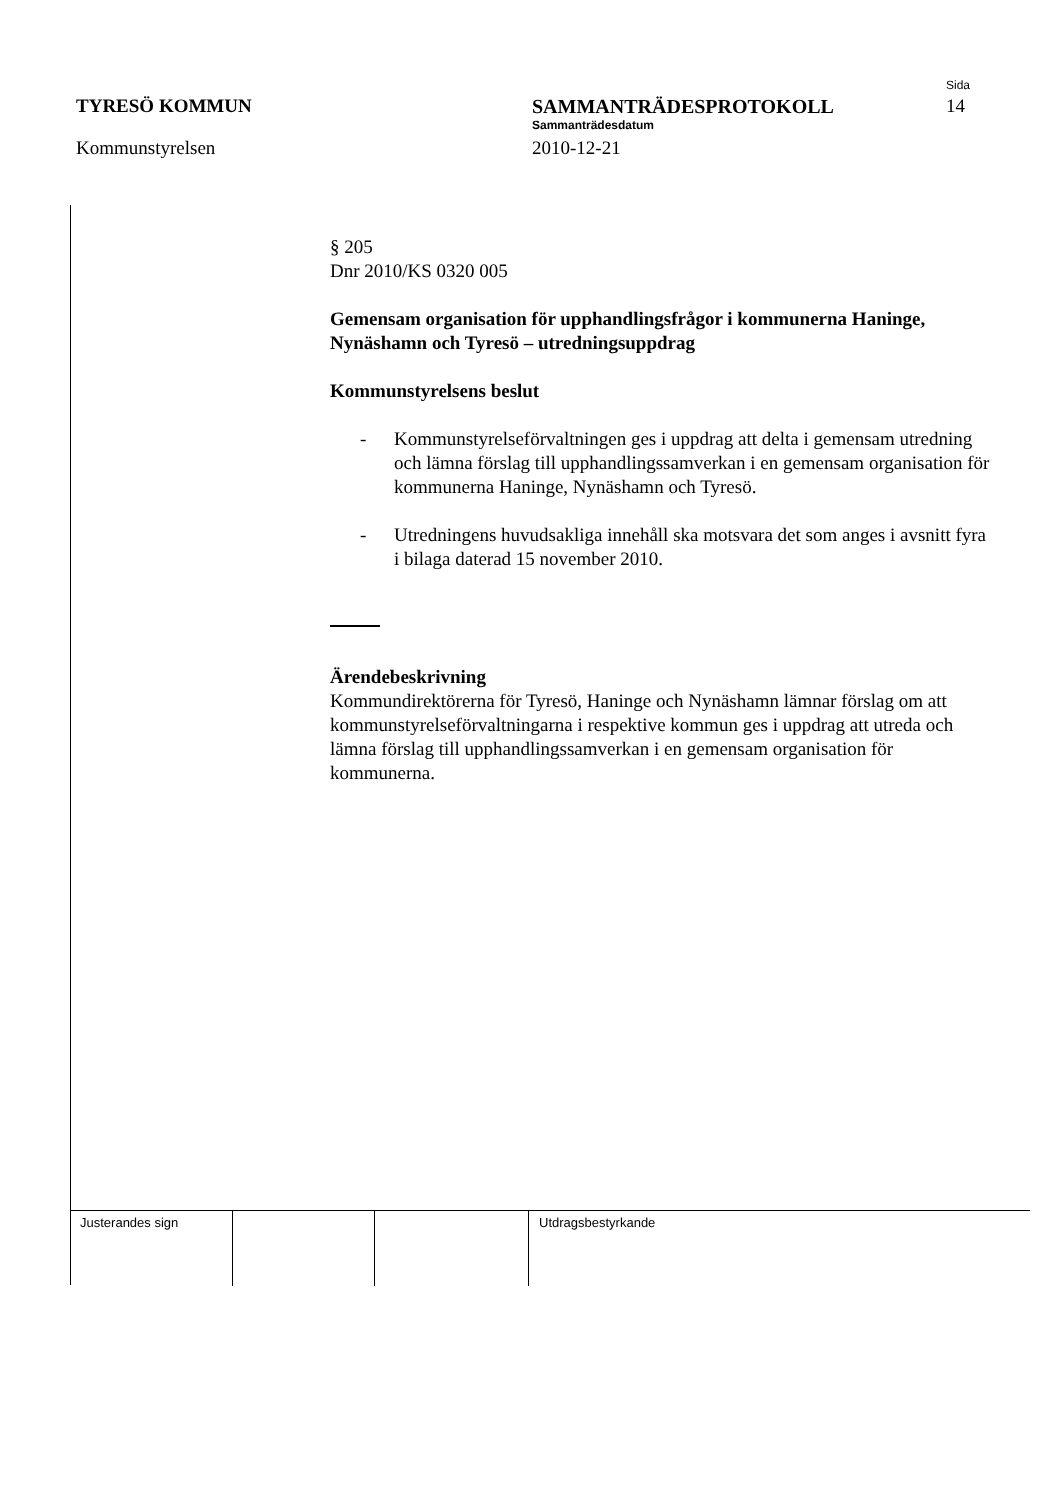TYRESÖ KOMMUN
Kommunstyrelsen
SAMMANTRÄDESPROTOKOLL
Sammanträdesdatum
2010-12-21
Sida
14
§ 205
Dnr 2010/KS 0320 005
Gemensam organisation för upphandlingsfrågor i kommunerna Haninge, Nynäshamn och Tyresö – utredningsuppdrag
Kommunstyrelsens beslut
- Kommunstyrelseförvaltningen ges i uppdrag att delta i gemensam utredning och lämna förslag till upphandlingssamverkan i en gemensam organisation för kommunerna Haninge, Nynäshamn och Tyresö.
- Utredningens huvudsakliga innehåll ska motsvara det som anges i avsnitt fyra i bilaga daterad 15 november 2010.
Ärendebeskrivning
Kommundirektörerna för Tyresö, Haninge och Nynäshamn lämnar förslag om att kommunstyrelseförvaltningarna i respektive kommun ges i uppdrag att utreda och lämna förslag till upphandlingssamverkan i en gemensam organisation för kommunerna.
Justerandes sign Utdragsbestyrkande